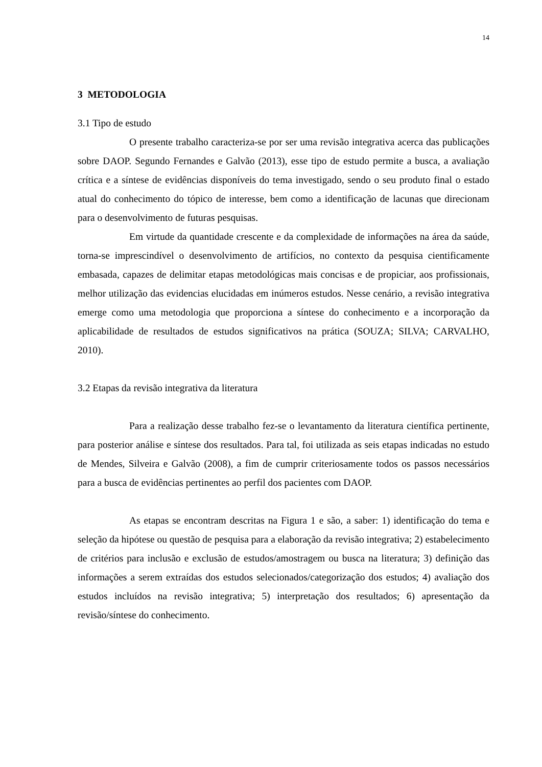14
3 METODOLOGIA
3.1 Tipo de estudo
O presente trabalho caracteriza-se por ser uma revisão integrativa acerca das publicações sobre DAOP. Segundo Fernandes e Galvão (2013), esse tipo de estudo permite a busca, a avaliação crítica e a síntese de evidências disponíveis do tema investigado, sendo o seu produto final o estado atual do conhecimento do tópico de interesse, bem como a identificação de lacunas que direcionam para o desenvolvimento de futuras pesquisas.
Em virtude da quantidade crescente e da complexidade de informações na área da saúde, torna-se imprescindível o desenvolvimento de artifícios, no contexto da pesquisa cientificamente embasada, capazes de delimitar etapas metodológicas mais concisas e de propiciar, aos profissionais, melhor utilização das evidencias elucidadas em inúmeros estudos. Nesse cenário, a revisão integrativa emerge como uma metodologia que proporciona a síntese do conhecimento e a incorporação da aplicabilidade de resultados de estudos significativos na prática (SOUZA; SILVA; CARVALHO, 2010).
3.2 Etapas da revisão integrativa da literatura
Para a realização desse trabalho fez-se o levantamento da literatura científica pertinente, para posterior análise e síntese dos resultados. Para tal, foi utilizada as seis etapas indicadas no estudo de Mendes, Silveira e Galvão (2008), a fim de cumprir criteriosamente todos os passos necessários para a busca de evidências pertinentes ao perfil dos pacientes com DAOP.
As etapas se encontram descritas na Figura 1 e são, a saber: 1) identificação do tema e seleção da hipótese ou questão de pesquisa para a elaboração da revisão integrativa; 2) estabelecimento de critérios para inclusão e exclusão de estudos/amostragem ou busca na literatura; 3) definição das informações a serem extraídas dos estudos selecionados/categorização dos estudos; 4) avaliação dos estudos incluídos na revisão integrativa; 5) interpretação dos resultados; 6) apresentação da revisão/síntese do conhecimento.